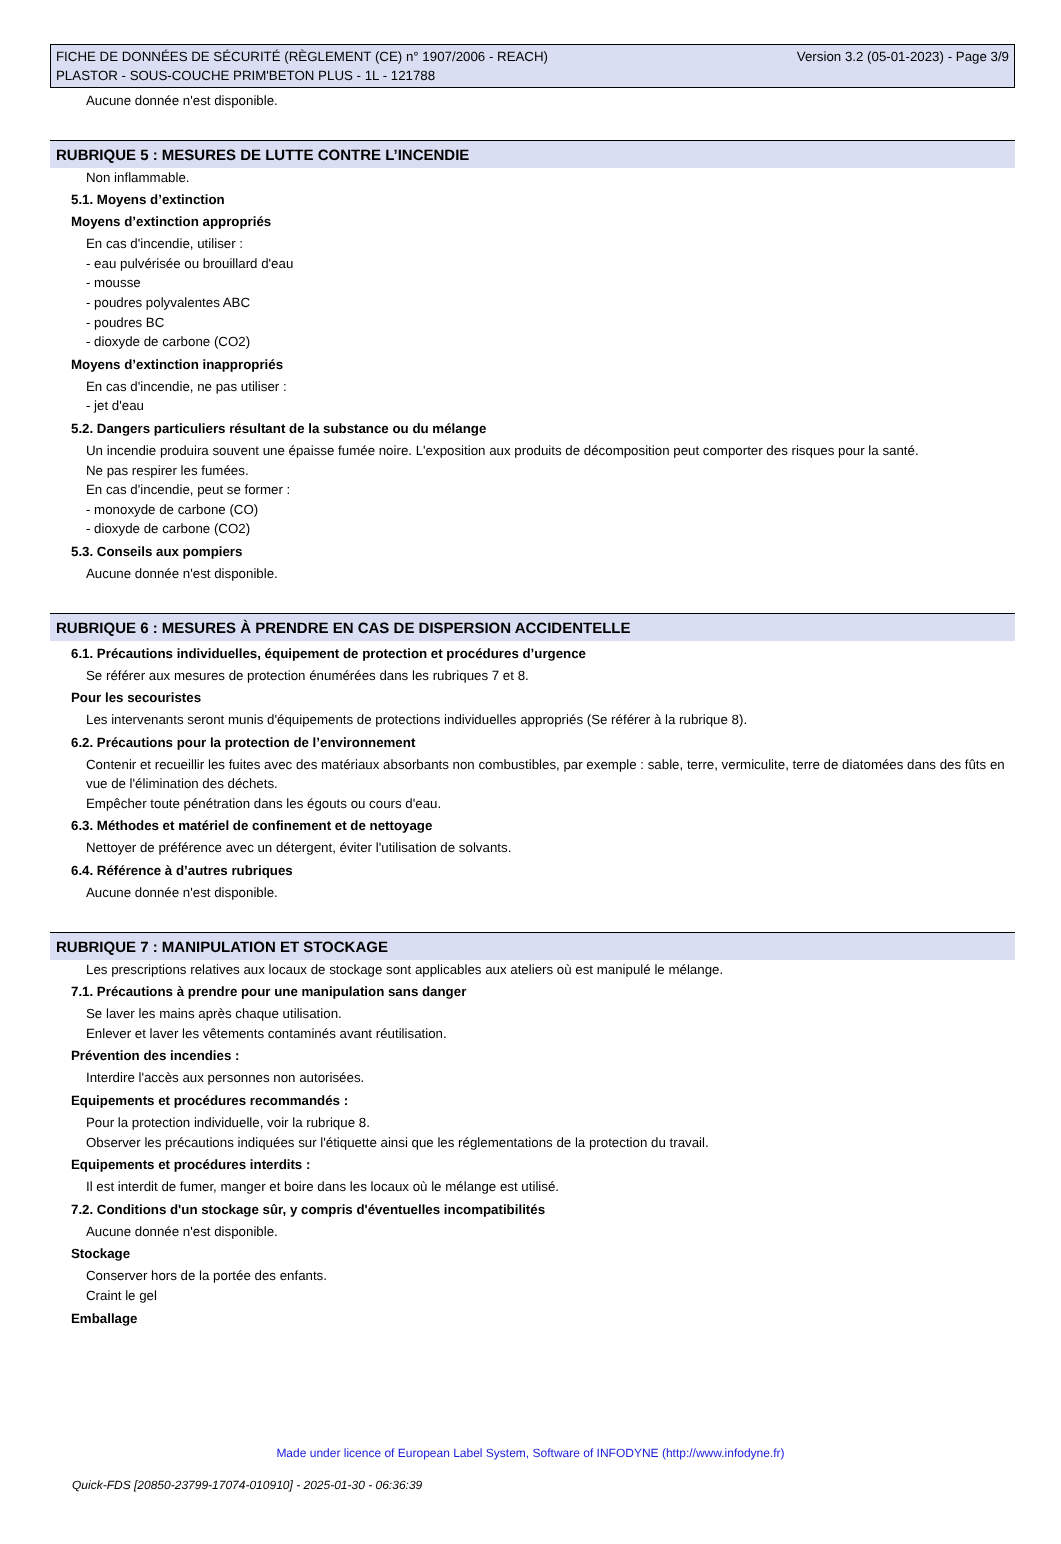FICHE DE DONNÉES DE SÉCURITÉ (RÈGLEMENT (CE) n° 1907/2006 - REACH)
PLASTOR - SOUS-COUCHE PRIM'BETON PLUS - 1L - 121788
Version 3.2 (05-01-2023) - Page 3/9
Aucune donnée n'est disponible.
RUBRIQUE 5 : MESURES DE LUTTE CONTRE L’INCENDIE
Non inflammable.
5.1. Moyens d’extinction
Moyens d’extinction appropriés
En cas d'incendie, utiliser :
- eau pulvérisée ou brouillard d'eau
- mousse
- poudres polyvalentes ABC
- poudres BC
- dioxyde de carbone (CO2)
Moyens d’extinction inappropriés
En cas d'incendie, ne pas utiliser :
- jet d'eau
5.2. Dangers particuliers résultant de la substance ou du mélange
Un incendie produira souvent une épaisse fumée noire. L'exposition aux produits de décomposition peut comporter des risques pour la santé.
Ne pas respirer les fumées.
En cas d'incendie, peut se former :
- monoxyde de carbone (CO)
- dioxyde de carbone (CO2)
5.3. Conseils aux pompiers
Aucune donnée n'est disponible.
RUBRIQUE 6 : MESURES À PRENDRE EN CAS DE DISPERSION ACCIDENTELLE
6.1. Précautions individuelles, équipement de protection et procédures d’urgence
Se référer aux mesures de protection énumérées dans les rubriques 7 et 8.
Pour les secouristes
Les intervenants seront munis d'équipements de protections individuelles appropriés (Se référer à la rubrique 8).
6.2. Précautions pour la protection de l’environnement
Contenir et recueillir les fuites avec des matériaux absorbants non combustibles, par exemple : sable, terre, vermiculite, terre de diatomées dans des fûts en vue de l'élimination des déchets.
Empêcher toute pénétration dans les égouts ou cours d'eau.
6.3. Méthodes et matériel de confinement et de nettoyage
Nettoyer de préférence avec un détergent, éviter l'utilisation de solvants.
6.4. Référence à d’autres rubriques
Aucune donnée n'est disponible.
RUBRIQUE 7 : MANIPULATION ET STOCKAGE
Les prescriptions relatives aux locaux de stockage sont applicables aux ateliers où est manipulé le mélange.
7.1. Précautions à prendre pour une manipulation sans danger
Se laver les mains après chaque utilisation.
Enlever et laver les vêtements contaminés avant réutilisation.
Prévention des incendies :
Interdire l'accès aux personnes non autorisées.
Equipements et procédures recommandés :
Pour la protection individuelle, voir la rubrique 8.
Observer les précautions indiquées sur l'étiquette ainsi que les réglementations de la protection du travail.
Equipements et procédures interdits :
Il est interdit de fumer, manger et boire dans les locaux où le mélange est utilisé.
7.2. Conditions d'un stockage sûr, y compris d'éventuelles incompatibilités
Aucune donnée n'est disponible.
Stockage
Conserver hors de la portée des enfants.
Craint le gel
Emballage
Made under licence of European Label System, Software of INFODYNE (http://www.infodyne.fr)
Quick-FDS [20850-23799-17074-010910] - 2025-01-30 - 06:36:39